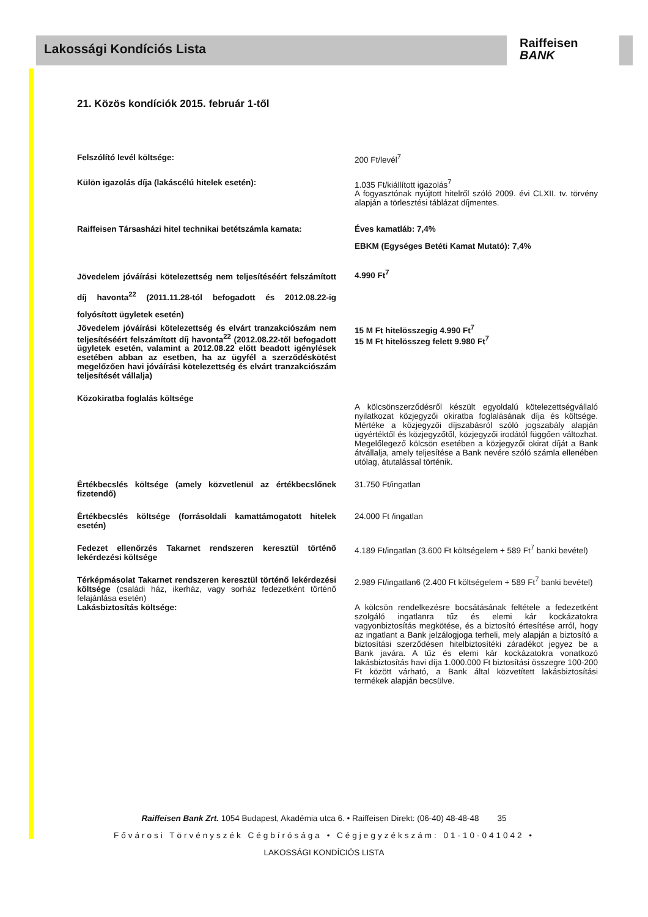Lakossági Kondíciós Lista
Raiffeisen
BANK
21. Közös kondíciók 2015. február 1-től
| Felszólító levél költsége: | 200 Ft/levél<sup>7</sup> |
| Külön igazolás díja (lakáscélú hitelek esetén): | 1.035 Ft/kiállított igazolás<sup>7</sup> A fogyasztónak nyújtott hitelről szóló 2009. évi CLXII. tv. törvény alapján a törlesztési táblázat díjmentes. |
| Raiffeisen Társasházi hitel technikai betétszámla kamata: | Éves kamatláb: 7,4% EBKM (Egységes Betéti Kamat Mutató): 7,4% |
| Jövedelem jóváírási kötelezettség nem teljesítéséért felszámított díj havonta<sup>22</sup> (2011.11.28-tól befogadott és 2012.08.22-ig folyósított ügyletek esetén) | 4.990 Ft<sup>7</sup> |
| Jövedelem jóváírási kötelezettség és elvárt tranzakciószám nem teljesítéséért felszámított díj havonta<sup>22</sup> (2012.08.22-től befogadott ügyletek esetén, valamint a 2012.08.22 előtt beadott igénylések esetében abban az esetben, ha az ügyfél a szerződéskötést megelőzően havi jóváírási kötelezettség és elvárt tranzakciószám teljesítését vállalja) | 15 M Ft hitelösszegig 4.990 Ft<sup>7</sup> 15 M Ft hitelösszeg felett 9.980 Ft<sup>7</sup> |
| Közokiratba foglalás költsége | A kölcsönszerződésről készült egyoldalú kötelezettségvállaló nyilatkozat közjegyzői okiratba foglalásának díja és költsége. Mértéke a közjegyzői díjszabásról szóló jogszabály alapján ügyértéktől és közjegyzőtől, közjegyzői irodától függően változhat. Megelőlegező kölcsön esetében a közjegyzői okirat díját a Bank átvállalja, amely teljesítése a Bank nevére szóló számla ellenében utólag, átutalással történik. |
| Értékbecslés költsége (amely közvetlenül az értékbecslőnek fizetendő) | 31.750 Ft/ingatlan |
| Értékbecslés költsége (forrásoldali kamattámogatott hitelek esetén) | 24.000 Ft /ingatlan |
| Fedezet ellenőrzés Takarnet rendszeren keresztül történő lekérdezési költsége | 4.189 Ft/ingatlan (3.600 Ft költségelem + 589 Ft<sup>7</sup> banki bevétel) |
| Térképmásolat Takarnet rendszeren keresztül történő lekérdezési költsége (családi ház, ikerház, vagy sorház fedezetként történő felajánlása esetén) | 2.989 Ft/ingatlan6 (2.400 Ft költségelem + 589 Ft<sup>7</sup> banki bevétel) |
| Lakásbiztosítás költsége: | A kölcsön rendelkezésre bocsátásának feltétele a fedezetként szolgáló ingatlanra tűz és elemi kár kockázatokra vagyonbiztosítás megkötése, és a biztosító értesítése arról, hogy az ingatlant a Bank jelzálogjoga terheli, mely alapján a biztosító a biztosítási szerződésen hitelbiztosítéki záradékot jegyez be a Bank javára. A tűz és elemi kár kockázatokra vonatkozó lakásbiztosítás havi díja 1.000.000 Ft biztosítási összegre 100-200 Ft között várható, a Bank által közvetített lakásbiztosítási termékek alapján becsülve. |
Raiffeisen Bank Zrt. 1054 Budapest, Akadémia utca 6. • Raiffeisen Direkt: (06-40) 48-48-48 35
Fővárosi Törvényszék Cégbírósága • Cégjegyzékszám: 01-10-041042 •
LAKOSSÁGI KONDÍCIÓS LISTA